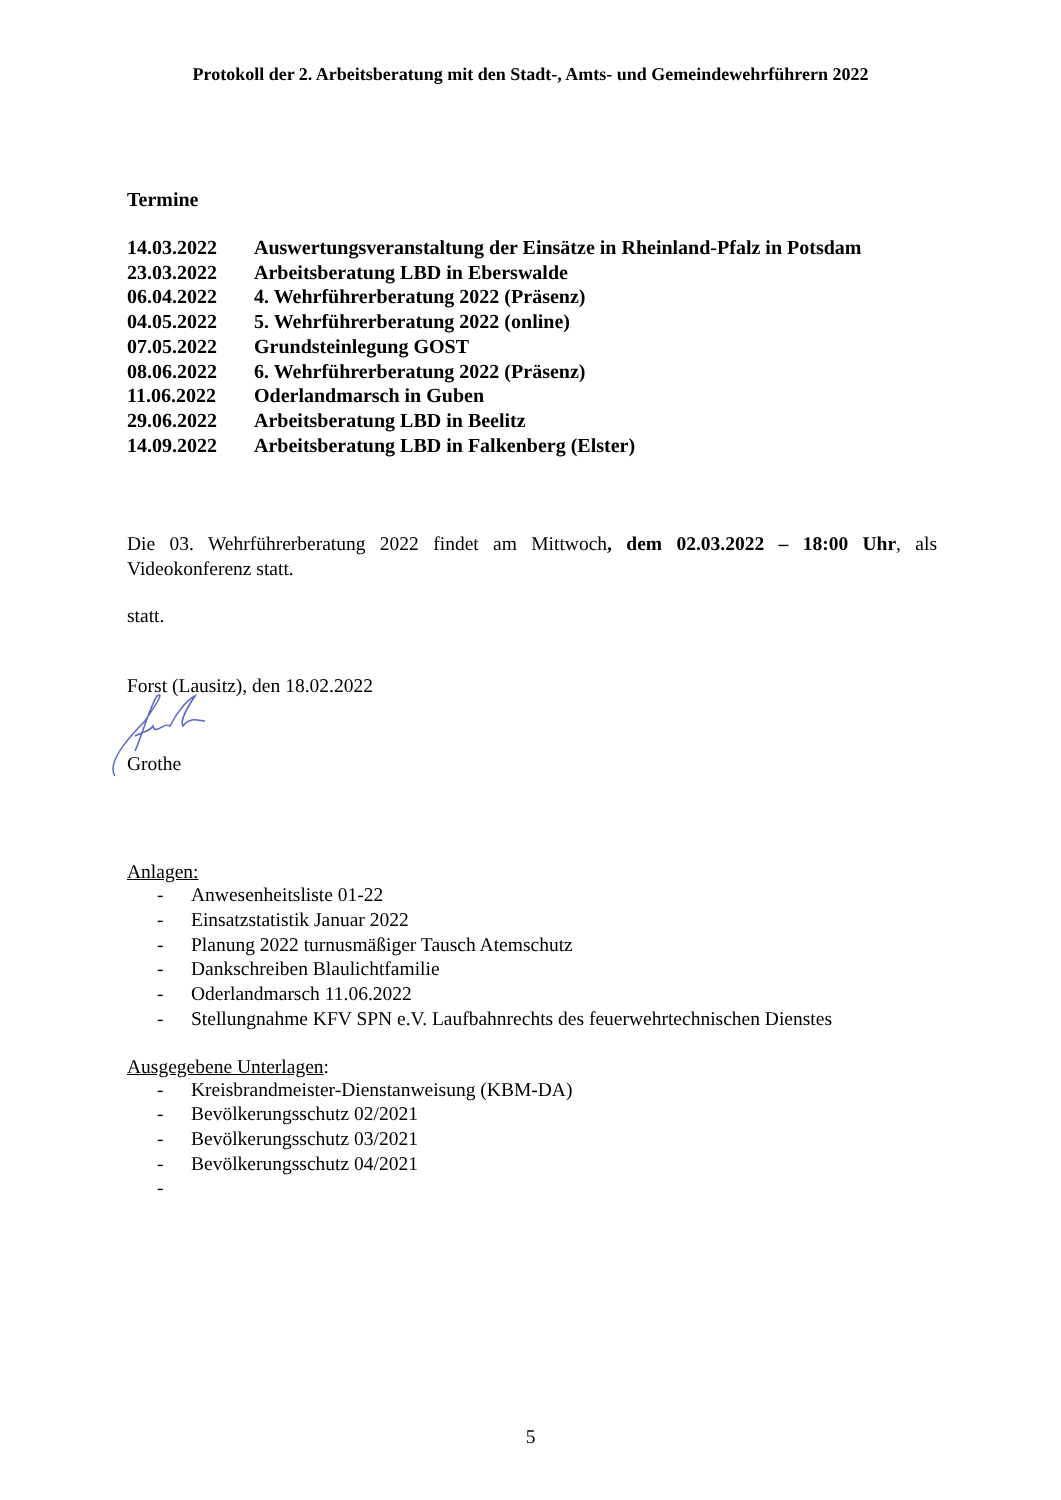Protokoll der 2. Arbeitsberatung mit den Stadt-, Amts- und Gemeindewehrführern 2022
Termine
| 14.03.2022 | Auswertungsveranstaltung der Einsätze in Rheinland-Pfalz in Potsdam |
| 23.03.2022 | Arbeitsberatung LBD in Eberswalde |
| 06.04.2022 | 4. Wehrführerberatung 2022 (Präsenz) |
| 04.05.2022 | 5. Wehrführerberatung 2022 (online) |
| 07.05.2022 | Grundsteinlegung GOST |
| 08.06.2022 | 6. Wehrführerberatung 2022 (Präsenz) |
| 11.06.2022 | Oderlandmarsch in Guben |
| 29.06.2022 | Arbeitsberatung LBD in Beelitz |
| 14.09.2022 | Arbeitsberatung LBD in Falkenberg (Elster) |
Die 03. Wehrführerberatung 2022 findet am Mittwoch, dem 02.03.2022 – 18:00 Uhr, als Videokonferenz statt.
statt.
Forst (Lausitz), den 18.02.2022
Grothe
Anlagen:
- Anwesenheitsliste 01-22
- Einsatzstatistik Januar 2022
- Planung 2022 turnusmäßiger Tausch Atemschutz
- Dankschreiben Blaulichtfamilie
- Oderlandmarsch 11.06.2022
- Stellungnahme KFV SPN e.V. Laufbahnrechts des feuerwehrtechnischen Dienstes
Ausgegebene Unterlagen:
- Kreisbrandmeister-Dienstanweisung (KBM-DA)
- Bevölkerungsschutz 02/2021
- Bevölkerungsschutz 03/2021
- Bevölkerungsschutz 04/2021
-
5